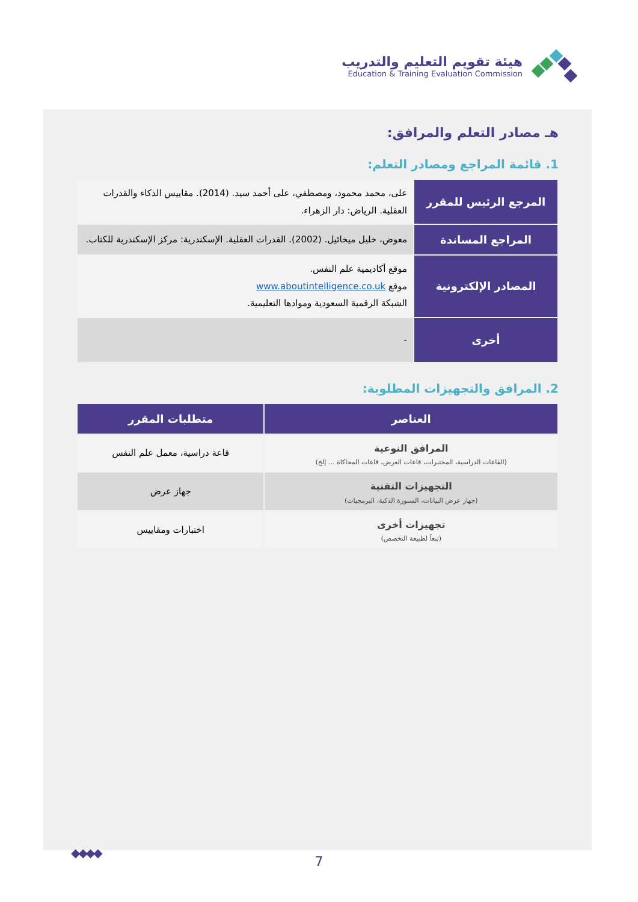هيئة تقويم التعليم والتدريب
Education & Training Evaluation Commission
هـ مصادر التعلم والمرافق:
1. قائمة المراجع ومصادر التعلم:
| المرجع الرئيس للمقرر | على، محمد محمود، ومصطفي، على أحمد سيد. (2014). مقاييس الذكاء والقدرات العقلية. الرياض: دار الزهراء. |
| المراجع المساندة | معوض، خليل ميخائيل. (2002). القدرات العقلية. الإسكندرية: مركز الإسكندرية للكتاب. |
| المصادر الإلكترونية | موقع أكاديمية علم النفس. موقع www.aboutintelligence.co.uk الشبكة الرقمية السعودية وموادها التعليمية. |
| أخرى | - |
2. المرافق والتجهيزات المطلوبة:
| العناصر | متطلبات المقرر |
| --- | --- |
| المرافق النوعية (القاعات الدراسية، المختبرات، قاعات العرض، قاعات المحاكاة ... إلخ) | قاعة دراسية، معمل علم النفس |
| التجهيزات التقنية (جهاز عرض البيانات، السبورة الذكية، البرمجيات) | جهاز عرض |
| تجهيزات أخرى (تبعاً لطبيعة التخصص) | اختبارات ومقاييس |
◆◆◆◆
7